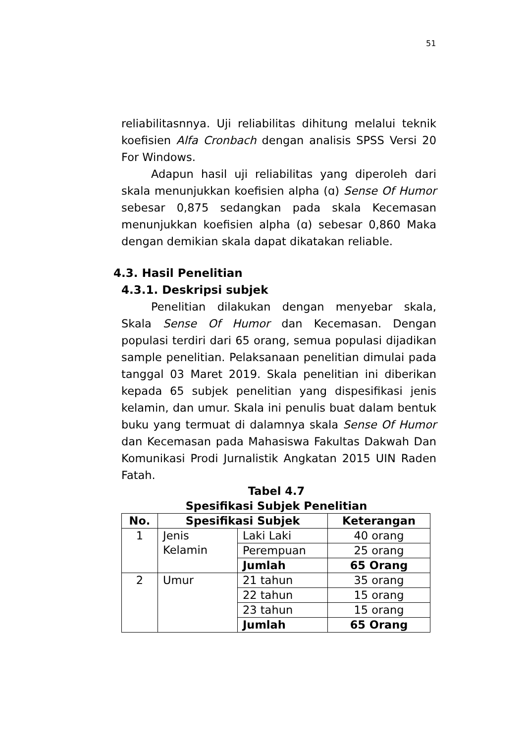51
reliabilitasnnya. Uji reliabilitas dihitung melalui teknik koefisien Alfa Cronbach dengan analisis SPSS Versi 20 For Windows.
Adapun hasil uji reliabilitas yang diperoleh dari skala menunjukkan koefisien alpha (ɑ) Sense Of Humor sebesar 0,875 sedangkan pada skala Kecemasan menunjukkan koefisien alpha (ɑ) sebesar 0,860 Maka dengan demikian skala dapat dikatakan reliable.
4.3. Hasil Penelitian
4.3.1. Deskripsi subjek
Penelitian dilakukan dengan menyebar skala, Skala Sense Of Humor dan Kecemasan. Dengan populasi terdiri dari 65 orang, semua populasi dijadikan sample penelitian. Pelaksanaan penelitian dimulai pada tanggal 03 Maret 2019. Skala penelitian ini diberikan kepada 65 subjek penelitian yang dispesifikasi jenis kelamin, dan umur. Skala ini penulis buat dalam bentuk buku yang termuat di dalamnya skala Sense Of Humor dan Kecemasan pada Mahasiswa Fakultas Dakwah Dan Komunikasi Prodi Jurnalistik Angkatan 2015 UIN Raden Fatah.
Tabel 4.7
Spesifikasi Subjek Penelitian
| No. | Spesifikasi Subjek | | Keterangan |
| --- | --- | --- | --- |
| 1 | Jenis Kelamin | Laki Laki | 40 orang |
| | | Perempuan | 25 orang |
| | | Jumlah | 65 Orang |
| 2 | Umur | 21 tahun | 35 orang |
| | | 22 tahun | 15 orang |
| | | 23 tahun | 15 orang |
| | | Jumlah | 65 Orang |